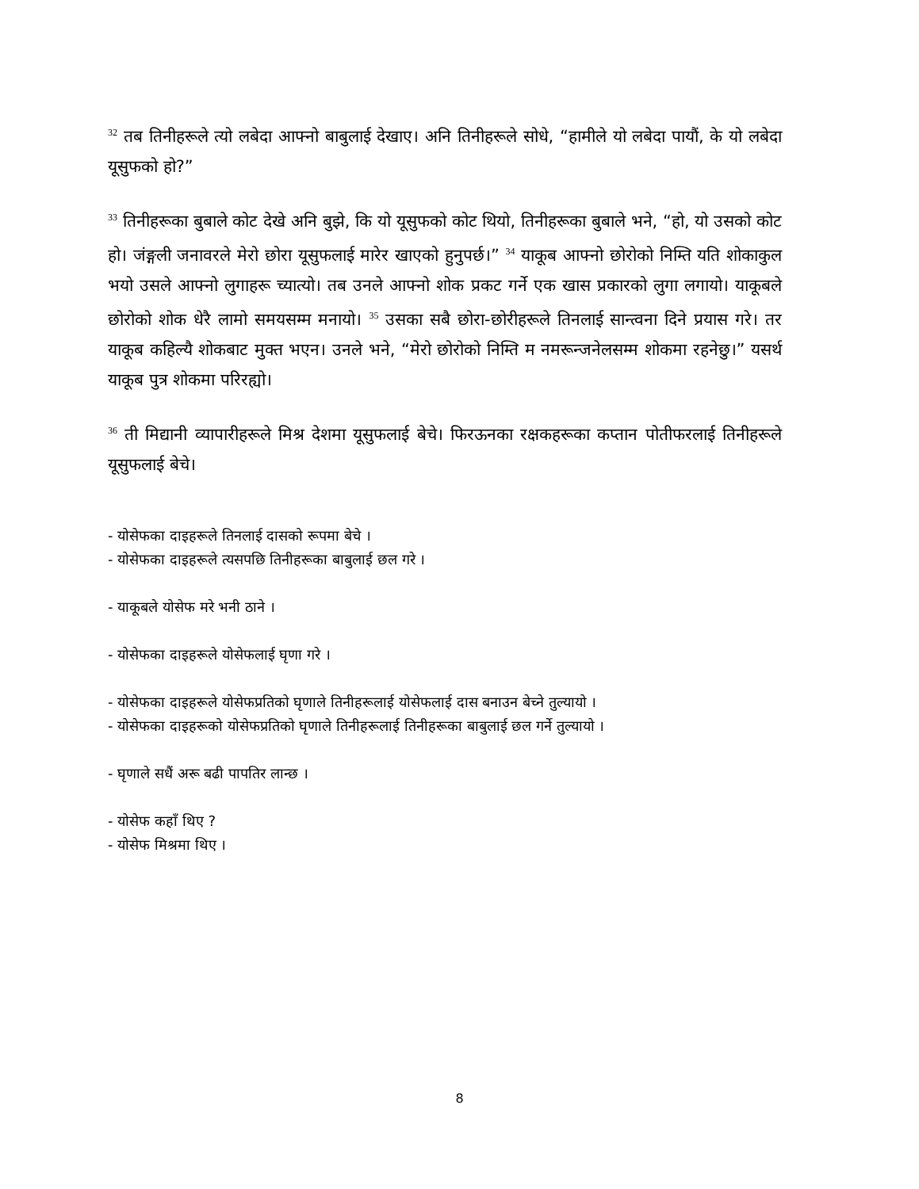<sup>32</sup> तब तिनीहरूले त्यो लबेदा आफ्नो बाबुलाई देखाए। अनि तिनीहरूले सोधे, “हामीले यो लबेदा पायौं, के यो लबेदा यूसुफको हो?”
<sup>33</sup> तिनीहरूका बुबाले कोट देखे अनि बुझे, कि यो यूसुफको कोट थियो, तिनीहरूका बुबाले भने, “हो, यो उसको कोट हो। जंङ्गली जनावरले मेरो छोरा यूसुफलाई मारेर खाएको हुनुपर्छ।” <sup>34</sup> याकूब आफ्नो छोरोको निम्ति यति शोकाकुल भयो उसले आफ्नो लुगाहरू च्यात्यो। तब उनले आफ्नो शोक प्रकट गर्ने एक खास प्रकारको लुगा लगायो। याकूबले छोरोको शोक धेरै लामो समयसम्म मनायो। <sup>35</sup> उसका सबै छोरा-छोरीहरूले तिनलाई सान्त्वना दिने प्रयास गरे। तर याकूब कहिल्यै शोकबाट मुक्त भएन। उनले भने, “मेरो छोरोको निम्ति म नमरून्जनेलसम्म शोकमा रहनेछु।” यसर्थ याकूब पुत्र शोकमा परिरह्यो।
<sup>36</sup> ती मिद्यानी व्यापारीहरूले मिश्र देशमा यूसुफलाई बेचे। फिरऊनका रक्षकहरूका कप्तान पोतीफरलाई तिनीहरूले यूसुफलाई बेचे।
- योसेफका दाइहरूले तिनलाई दासको रूपमा बेचे ।
- योसेफका दाइहरूले त्यसपछि तिनीहरूका बाबुलाई छल गरे ।
- याकूबले योसेफ मरे भनी ठाने ।
- योसेफका दाइहरूले योसेफलाई घृणा गरे ।
- योसेफका दाइहरूले योसेफप्रतिको घृणाले तिनीहरूलाई योसेफलाई दास बनाउन बेच्ने तुल्यायो ।
- योसेफका दाइहरूको योसेफप्रतिको घृणाले तिनीहरूलाई तिनीहरूका बाबुलाई छल गर्ने तुल्यायो ।
- घृणाले सधैं अरू बढी पापतिर लान्छ ।
- योसेफ कहाँ थिए ?
- योसेफ मिश्रमा थिए ।
8